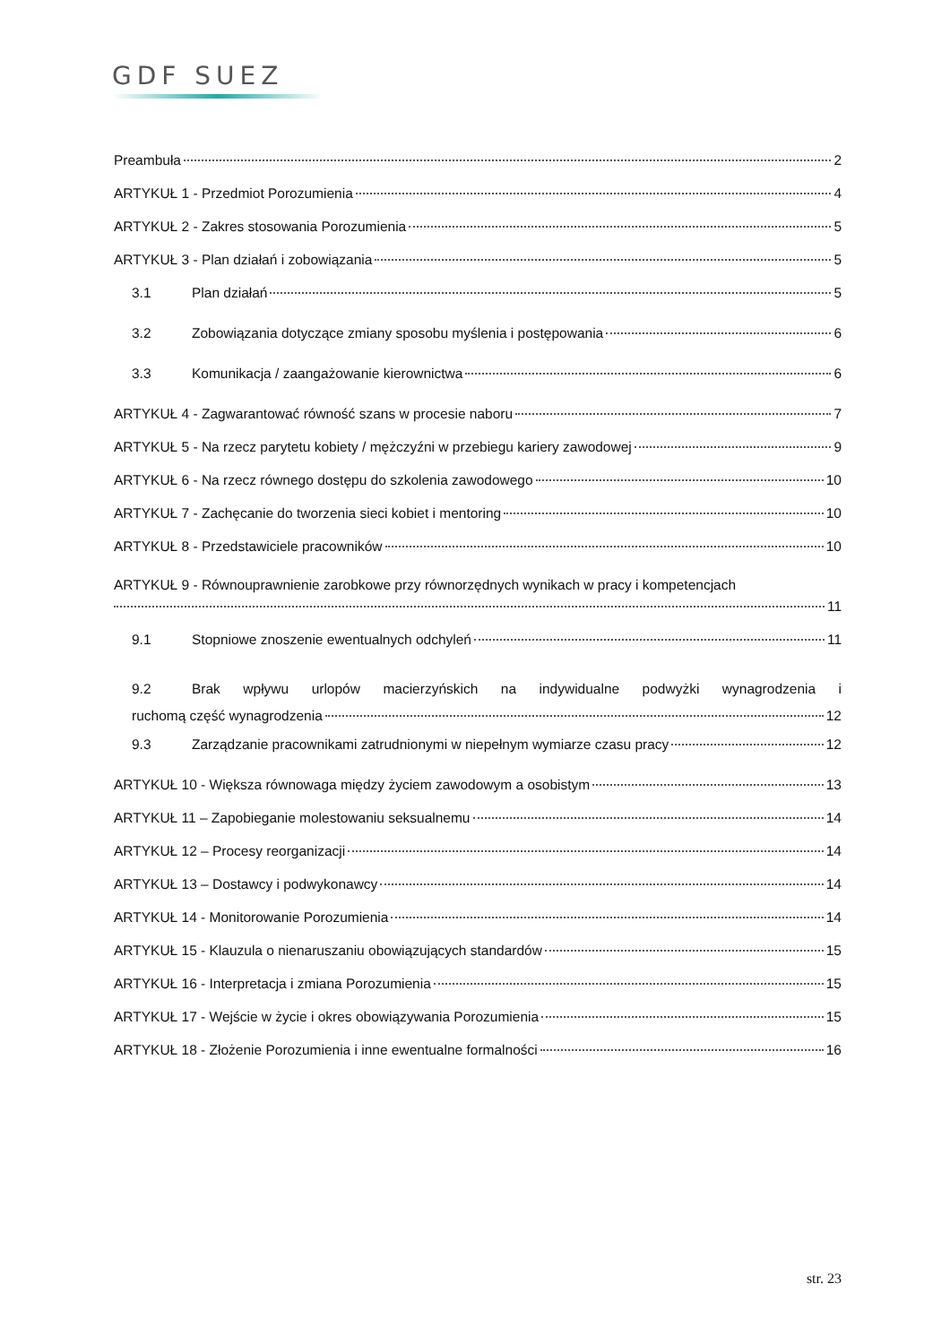GDF SUEZ
Preambuła 2
ARTYKUŁ 1 - Przedmiot Porozumienia 4
ARTYKUŁ 2 - Zakres stosowania Porozumienia 5
ARTYKUŁ 3 - Plan działań i zobowiązania 5
3.1 Plan działań 5
3.2 Zobowiązania dotyczące zmiany sposobu myślenia i postępowania 6
3.3 Komunikacja / zaangażowanie kierownictwa 6
ARTYKUŁ 4 - Zagwarantować równość szans w procesie naboru 7
ARTYKUŁ 5 - Na rzecz parytetu kobiety / mężczyźni w przebiegu kariery zawodowej 9
ARTYKUŁ 6 - Na rzecz równego dostępu do szkolenia zawodowego 10
ARTYKUŁ 7 - Zachęcanie do tworzenia sieci kobiet i mentoring 10
ARTYKUŁ 8 - Przedstawiciele pracowników 10
ARTYKUŁ 9 - Równouprawnienie zarobkowe przy równorzędnych wynikach w pracy i kompetencjach
11
9.1 Stopniowe znoszenie ewentualnych odchyleń 11
9.2 Brak wpływu urlopów macierzyńskich na indywidualne podwyżki wynagrodzenia i
ruchomą część wynagrodzenia 12
9.3 Zarządzanie pracownikami zatrudnionymi w niepełnym wymiarze czasu pracy 12
ARTYKUŁ 10 - Większa równowaga między życiem zawodowym a osobistym 13
ARTYKUŁ 11 – Zapobieganie molestowaniu seksualnemu 14
ARTYKUŁ 12 – Procesy reorganizacji 14
ARTYKUŁ 13 – Dostawcy i podwykonawcy 14
ARTYKUŁ 14 - Monitorowanie Porozumienia 14
ARTYKUŁ 15 - Klauzula o nienaruszaniu obowiązujących standardów 15
ARTYKUŁ 16 - Interpretacja i zmiana Porozumienia 15
ARTYKUŁ 17 - Wejście w życie i okres obowiązywania Porozumienia 15
ARTYKUŁ 18 - Złożenie Porozumienia i inne ewentualne formalności 16
str. 23